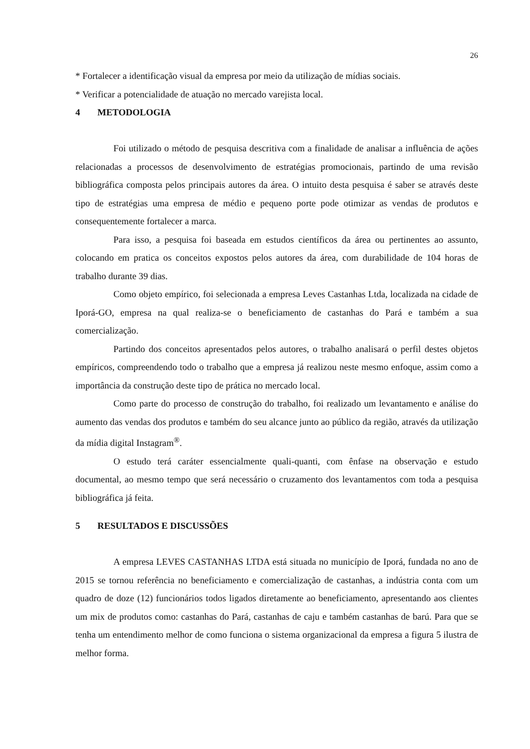26
* Fortalecer a identificação visual da empresa por meio da utilização de mídias sociais.
* Verificar a potencialidade de atuação no mercado varejista local.
4 METODOLOGIA
Foi utilizado o método de pesquisa descritiva com a finalidade de analisar a influência de ações relacionadas a processos de desenvolvimento de estratégias promocionais, partindo de uma revisão bibliográfica composta pelos principais autores da área. O intuito desta pesquisa é saber se através deste tipo de estratégias uma empresa de médio e pequeno porte pode otimizar as vendas de produtos e consequentemente fortalecer a marca.
Para isso, a pesquisa foi baseada em estudos científicos da área ou pertinentes ao assunto, colocando em pratica os conceitos expostos pelos autores da área, com durabilidade de 104 horas de trabalho durante 39 dias.
Como objeto empírico, foi selecionada a empresa Leves Castanhas Ltda, localizada na cidade de Iporá-GO, empresa na qual realiza-se o beneficiamento de castanhas do Pará e também a sua comercialização.
Partindo dos conceitos apresentados pelos autores, o trabalho analisará o perfil destes objetos empíricos, compreendendo todo o trabalho que a empresa já realizou neste mesmo enfoque, assim como a importância da construção deste tipo de prática no mercado local.
Como parte do processo de construção do trabalho, foi realizado um levantamento e análise do aumento das vendas dos produtos e também do seu alcance junto ao público da região, através da utilização da mídia digital Instagram<sup>®</sup>.
O estudo terá caráter essencialmente quali-quanti, com ênfase na observação e estudo documental, ao mesmo tempo que será necessário o cruzamento dos levantamentos com toda a pesquisa bibliográfica já feita.
5 RESULTADOS E DISCUSSÕES
A empresa LEVES CASTANHAS LTDA está situada no município de Iporá, fundada no ano de 2015 se tornou referência no beneficiamento e comercialização de castanhas, a indústria conta com um quadro de doze (12) funcionários todos ligados diretamente ao beneficiamento, apresentando aos clientes um mix de produtos como: castanhas do Pará, castanhas de caju e também castanhas de barú. Para que se tenha um entendimento melhor de como funciona o sistema organizacional da empresa a figura 5 ilustra de melhor forma.